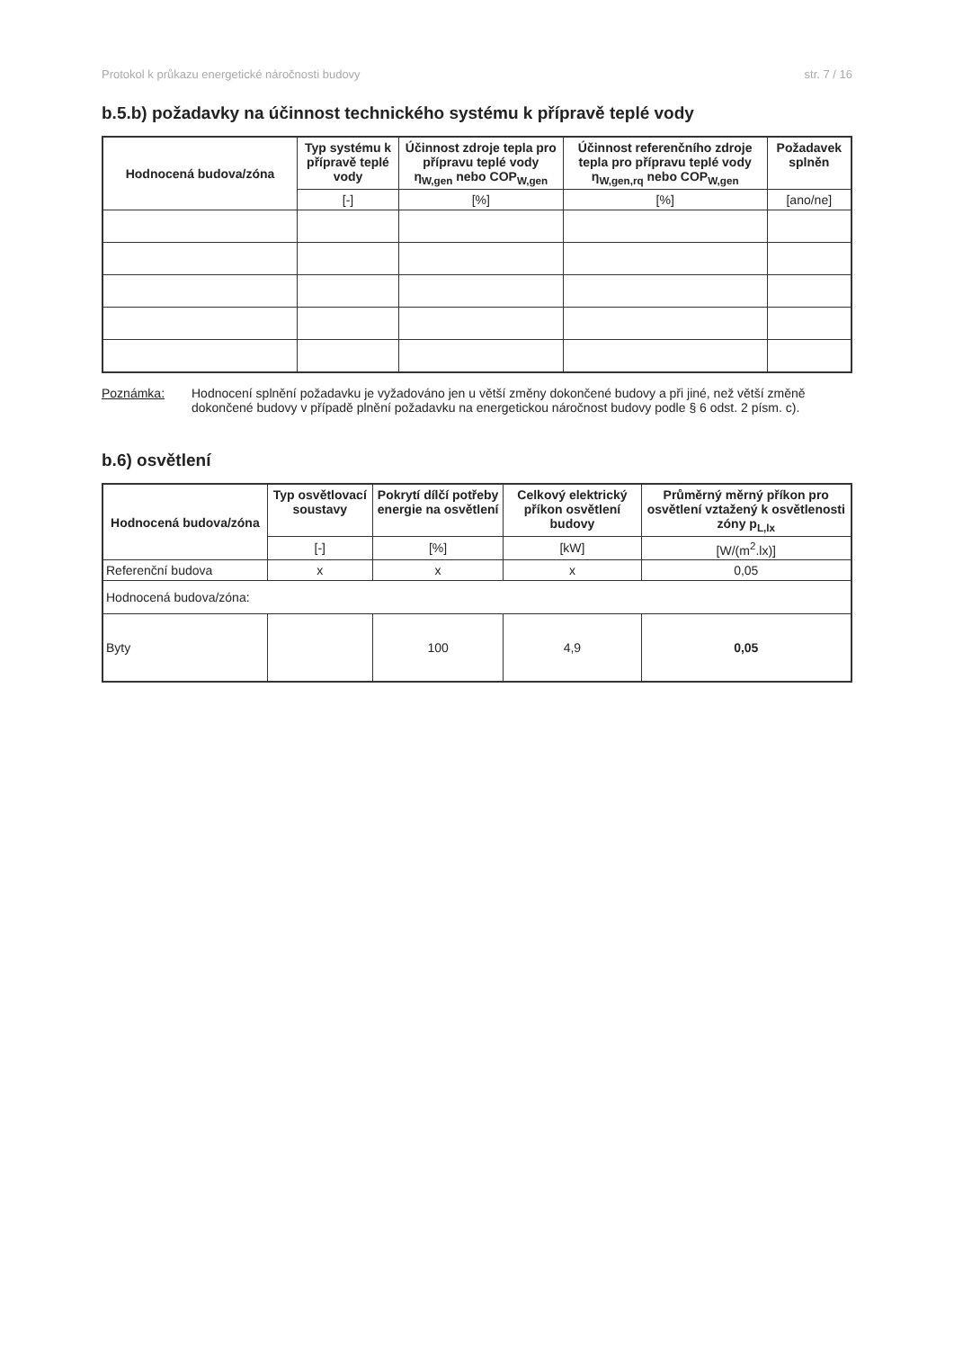Protokol k průkazu energetické náročnosti budovy str. 7 / 16
b.5.b) požadavky na účinnost technického systému k přípravě teplé vody
| Hodnocená budova/zóna | Typ systému k přípravě teplé vody | Účinnost zdroje tepla pro přípravu teplé vody η<sub>W,gen</sub> nebo COP<sub>W,gen</sub> | Účinnost referenčního zdroje tepla pro přípravu teplé vody η<sub>W,gen,rq</sub> nebo COP<sub>W,gen</sub> | Požadavek splněn |
| --- | --- | --- | --- | --- |
| | [-] | [%] | [%] | [ano/ne] |
Poznámka: Hodnocení splnění požadavku je vyžadováno jen u větší změny dokončené budovy a při jiné, než větší změně dokončené budovy v případě plnění požadavku na energetickou náročnost budovy podle § 6 odst. 2 písm. c).
b.6) osvětlení
| Hodnocená budova/zóna | Typ osvětlovací soustavy | Pokrytí dílčí potřeby energie na osvětlení | Celkový elektrický příkon osvětlení budovy | Průměrný měrný příkon pro osvětlení vztažený k osvětlenosti zóny p<sub>L,lx</sub> |
| --- | --- | --- | --- | --- |
| | [-] | [%] | [kW] | [W/(m<sup>2</sup>.lx)] |
| Referenční budova | x | x | x | 0,05 |
| Hodnocená budova/zóna: | | | | |
| Byty | | 100 | 4,9 | 0,05 |